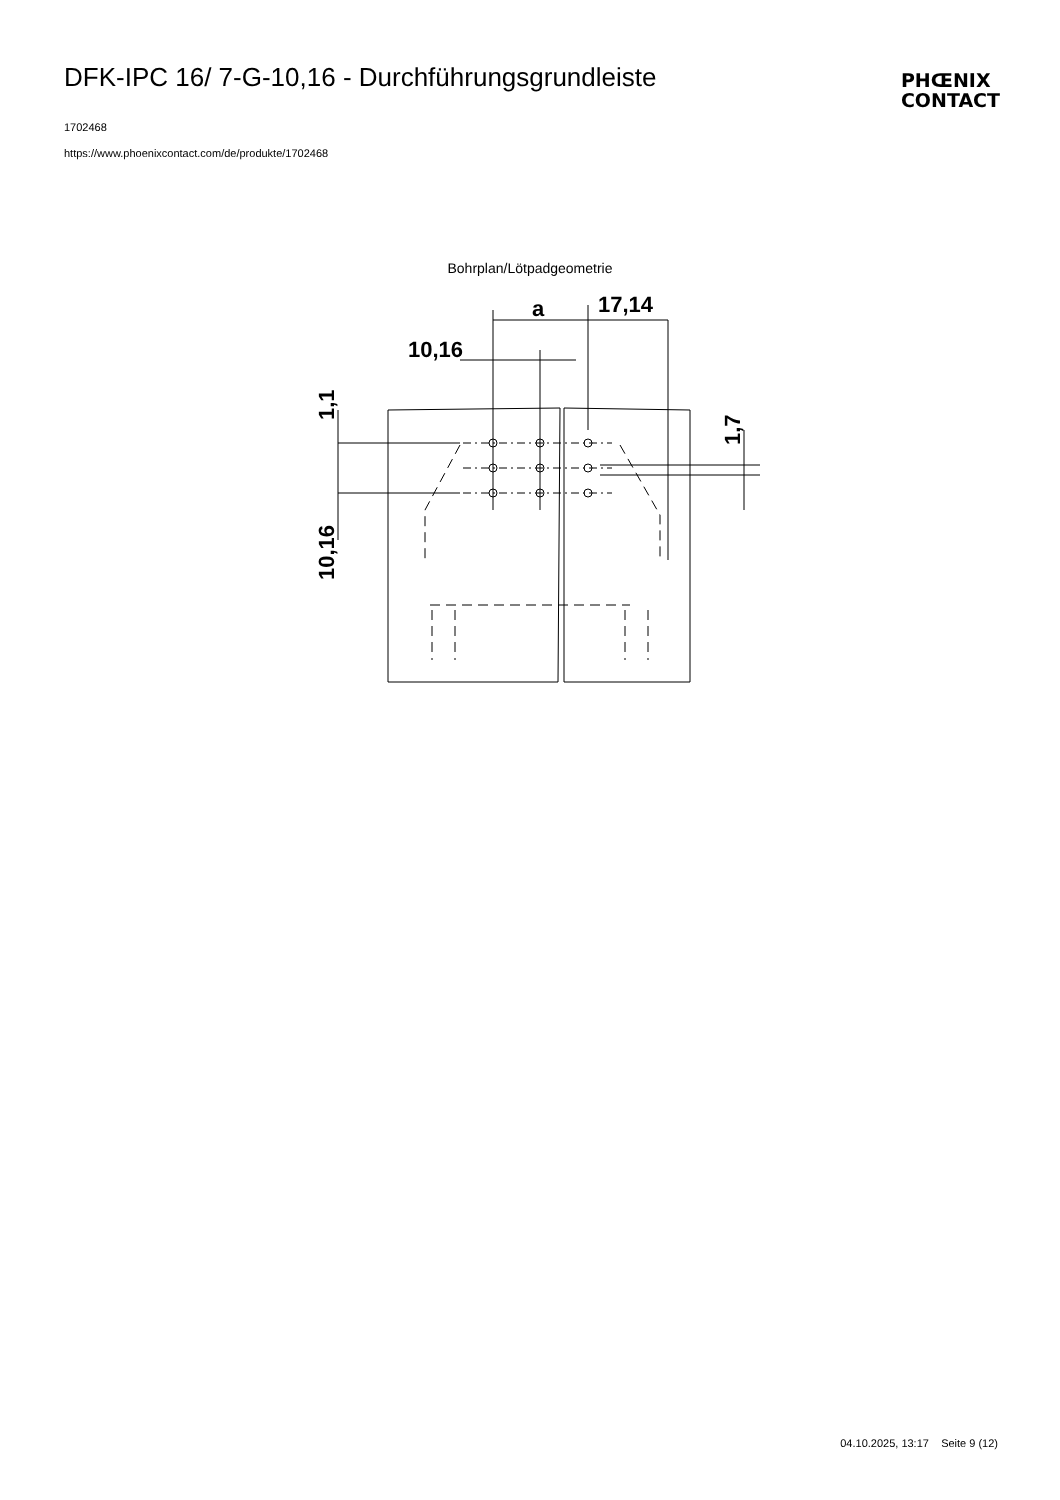DFK-IPC 16/ 7-G-10,16 - Durchführungsgrundleiste
1702468
https://www.phoenixcontact.com/de/produkte/1702468
PHŒNIX
CONTACT
Bohrplan/Lötpadgeometrie
a
17,14
10,16
1,1
10,16
1,7
04.10.2025, 13:17 Seite 9 (12)